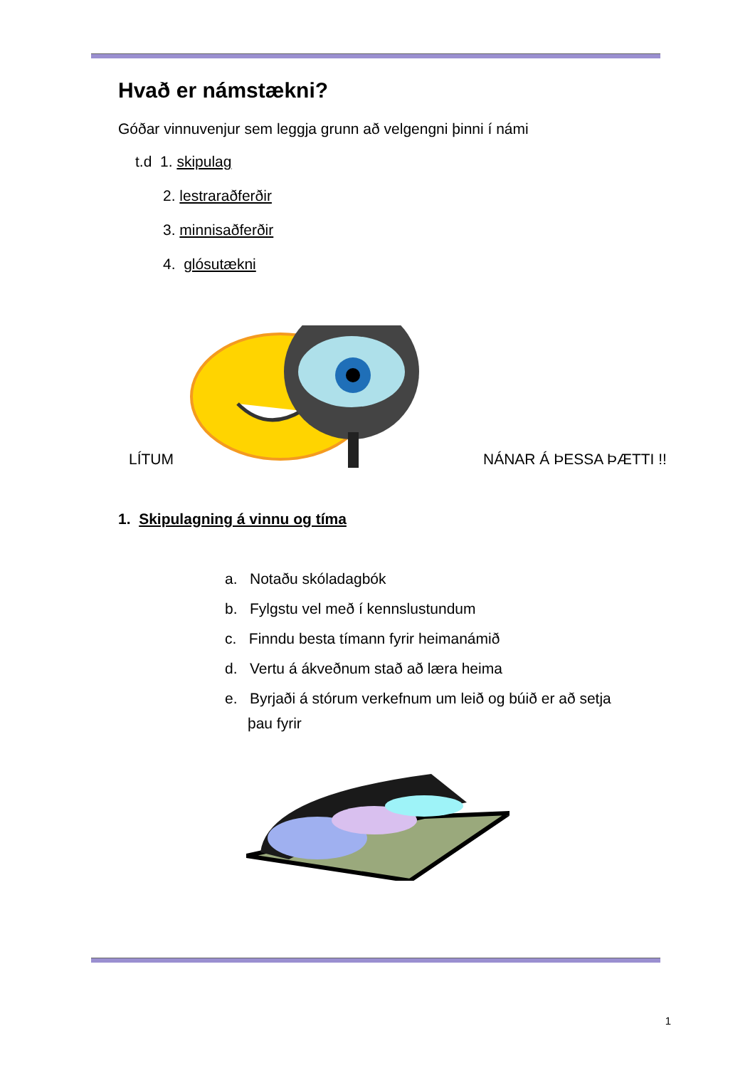Hvað er námstækni?
Góðar vinnuvenjur sem leggja grunn að velgengni þinni í námi
t.d 1. skipulag
2. lestraraðferðir
3. minnisaðferðir
4. glósutækni
LÍTUM NÁNAR Á ÞESSA ÞÆTTI !!
1. Skipulagning á vinnu og tíma
a. Notaðu skóladagbók
b. Fylgstu vel með í kennslustundum
c. Finndu besta tímann fyrir heimanámið
d. Vertu á ákveðnum stað að læra heima
e. Byrjaði á stórum verkefnum um leið og búið er að setja
þau fyrir
1